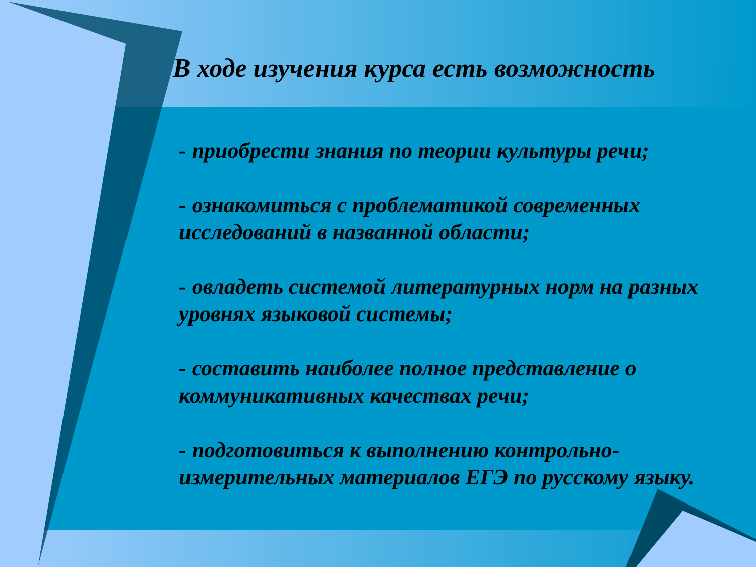В ходе изучения курса есть возможность
- приобрести знания по теории культуры речи;
- ознакомиться с проблематикой современных исследований в названной области;
- овладеть системой литературных норм на разных уровнях языковой системы;
- составить наиболее полное представление о коммуникативных качествах речи;
- подготовиться к выполнению контрольно-измерительных материалов ЕГЭ по русскому языку.